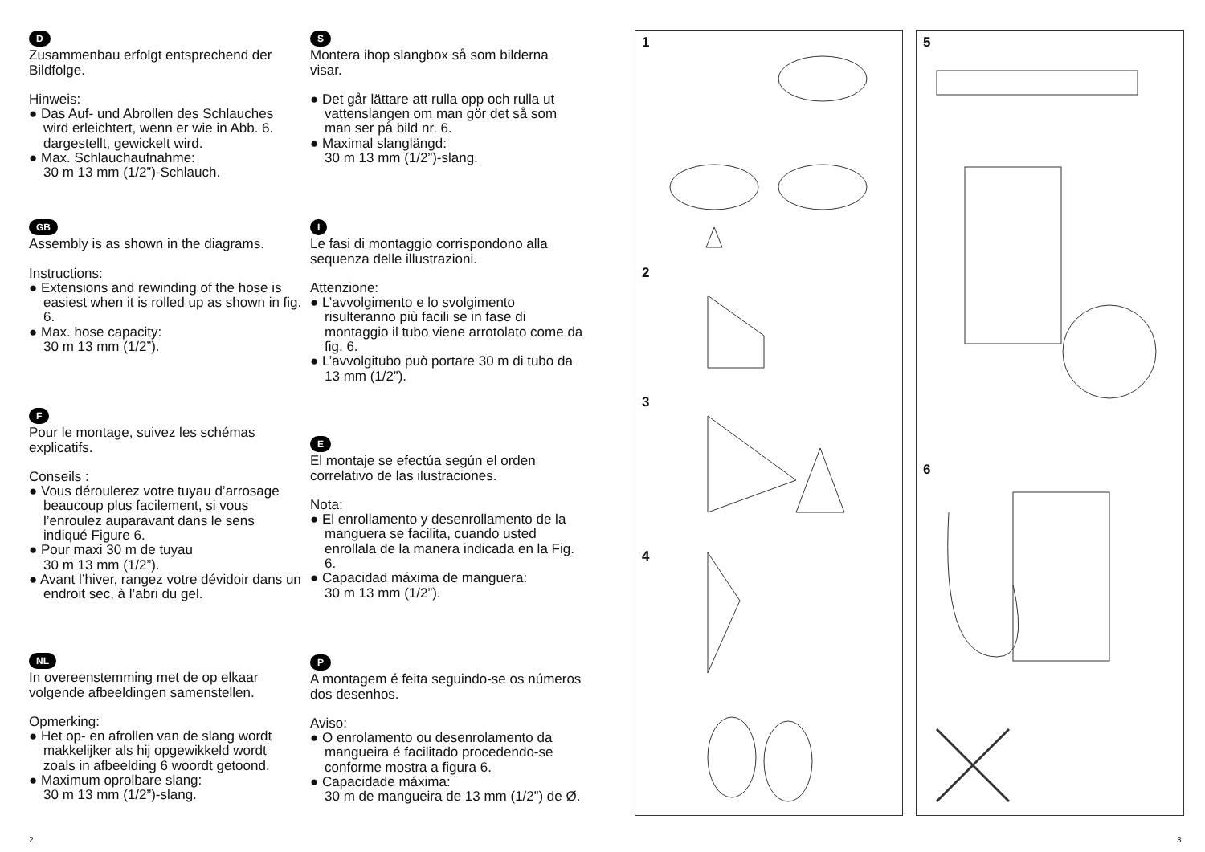D
Zusammenbau erfolgt entsprechend der Bildfolge.
Hinweis:
● Das Auf- und Abrollen des Schlauches wird erleichtert, wenn er wie in Abb. 6. dargestellt, gewickelt wird.
● Max. Schlauchaufnahme:
30 m 13 mm (1/2”)-Schlauch.
GB
Assembly is as shown in the diagrams.
Instructions:
● Extensions and rewinding of the hose is easiest when it is rolled up as shown in fig. 6.
● Max. hose capacity:
30 m 13 mm (1/2”).
F
Pour le montage, suivez les schémas explicatifs.
Conseils :
● Vous déroulerez votre tuyau d’arrosage beaucoup plus facilement, si vous l’enroulez auparavant dans le sens indiqué Figure 6.
● Pour maxi 30 m de tuyau
30 m 13 mm (1/2”).
● Avant l’hiver, rangez votre dévidoir dans un endroit sec, à l’abri du gel.
NL
In overeenstemming met de op elkaar volgende afbeeldingen samenstellen.
Opmerking:
● Het op- en afrollen van de slang wordt makkelijker als hij opgewikkeld wordt zoals in afbeelding 6 woordt getoond.
● Maximum oprolbare slang:
30 m 13 mm (1/2”)-slang.
S
Montera ihop slangbox så som bilderna visar.
● Det går lättare att rulla opp och rulla ut vattenslangen om man gör det så som man ser på bild nr. 6.
● Maximal slanglängd:
30 m 13 mm (1/2”)-slang.
I
Le fasi di montaggio corrispondono alla sequenza delle illustrazioni.
Attenzione:
● L’avvolgimento e lo svolgimento risulteranno più facili se in fase di montaggio il tubo viene arrotolato come da fig. 6.
● L’avvolgitubo può portare 30 m di tubo da 13 mm (1/2”).
E
El montaje se efectúa según el orden correlativo de las ilustraciones.
Nota:
● El enrollamento y desenrollamento de la manguera se facilita, cuando usted enrollala de la manera indicada en la Fig. 6.
● Capacidad máxima de manguera:
30 m 13 mm (1/2”).
P
A montagem é feita seguindo-se os números dos desenhos.
Aviso:
● O enrolamento ou desenrolamento da mangueira é facilitado procedendo-se conforme mostra a figura 6.
● Capacidade máxima:
30 m de mangueira de 13 mm (1/2”) de Ø.
1
2
3
4
5
6
2 3